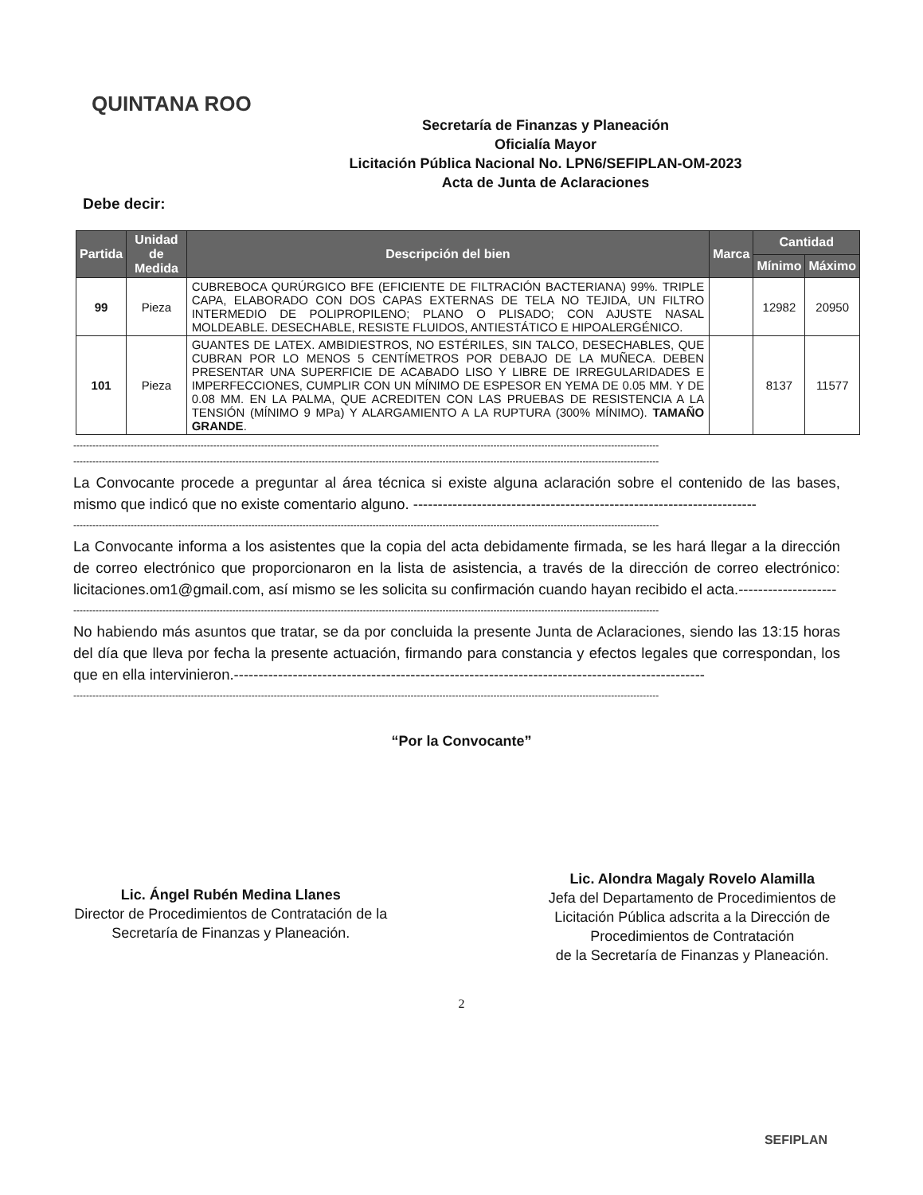QUINTANA ROO
Secretaría de Finanzas y Planeación
Oficialía Mayor
Licitación Pública Nacional No. LPN6/SEFIPLAN-OM-2023
Acta de Junta de Aclaraciones
Debe decir:
| Partida | Unidad de Medida | Descripción del bien | Marca | Cantidad | |
| --- | --- | --- | --- | --- | --- |
| | | | | Mínimo | Máximo |
| 99 | Pieza | CUBREBOCA QURÚRGICO BFE (EFICIENTE DE FILTRACIÓN BACTERIANA) 99%. TRIPLE CAPA, ELABORADO CON DOS CAPAS EXTERNAS DE TELA NO TEJIDA, UN FILTRO INTERMEDIO DE POLIPROPILENO; PLANO O PLISADO; CON AJUSTE NASAL MOLDEABLE. DESECHABLE, RESISTE FLUIDOS, ANTIESTÁTICO E HIPOALERGÉNICO. | | 12982 | 20950 |
| 101 | Pieza | GUANTES DE LATEX. AMBIDIESTROS, NO ESTÉRILES, SIN TALCO, DESECHABLES, QUE CUBRAN POR LO MENOS 5 CENTÍMETROS POR DEBAJO DE LA MUÑECA. DEBEN PRESENTAR UNA SUPERFICIE DE ACABADO LISO Y LIBRE DE IRREGULARIDADES E IMPERFECCIONES, CUMPLIR CON UN MÍNIMO DE ESPESOR EN YEMA DE 0.05 MM. Y DE 0.08 MM. EN LA PALMA, QUE ACREDITEN CON LAS PRUEBAS DE RESISTENCIA A LA TENSIÓN (MÍNIMO 9 MPa) Y ALARGAMIENTO A LA RUPTURA (300% MÍNIMO). TAMAÑO GRANDE . | | 8137 | 11577 |
----------------------------------------------------------------------------------------------------------------------------------------------------------------------------------------
----------------------------------------------------------------------------------------------------------------------------------------------------------------------------------------
La Convocante procede a preguntar al área técnica si existe alguna aclaración sobre el contenido de las bases, mismo que indicó que no existe comentario alguno. ----------------------------------------------------------------------
----------------------------------------------------------------------------------------------------------------------------------------------------------------------------------------
La Convocante informa a los asistentes que la copia del acta debidamente firmada, se les hará llegar a la dirección de correo electrónico que proporcionaron en la lista de asistencia, a través de la dirección de correo electrónico: licitaciones.om1@gmail.com, así mismo se les solicita su confirmación cuando hayan recibido el acta.--------------------
----------------------------------------------------------------------------------------------------------------------------------------------------------------------------------------
No habiendo más asuntos que tratar, se da por concluida la presente Junta de Aclaraciones, siendo las 13:15 horas del día que lleva por fecha la presente actuación, firmando para constancia y efectos legales que correspondan, los que en ella intervinieron.------------------------------------------------------------------------------------------------
----------------------------------------------------------------------------------------------------------------------------------------------------------------------------------------
“Por la Convocante”
Lic. Ángel Rubén Medina Llanes
Director de Procedimientos de Contratación de la
Secretaría de Finanzas y Planeación.
Lic. Alondra Magaly Rovelo Alamilla
Jefa del Departamento de Procedimientos de
Licitación Pública adscrita a la Dirección de
Procedimientos de Contratación
de la Secretaría de Finanzas y Planeación.
2
SEFIPLAN